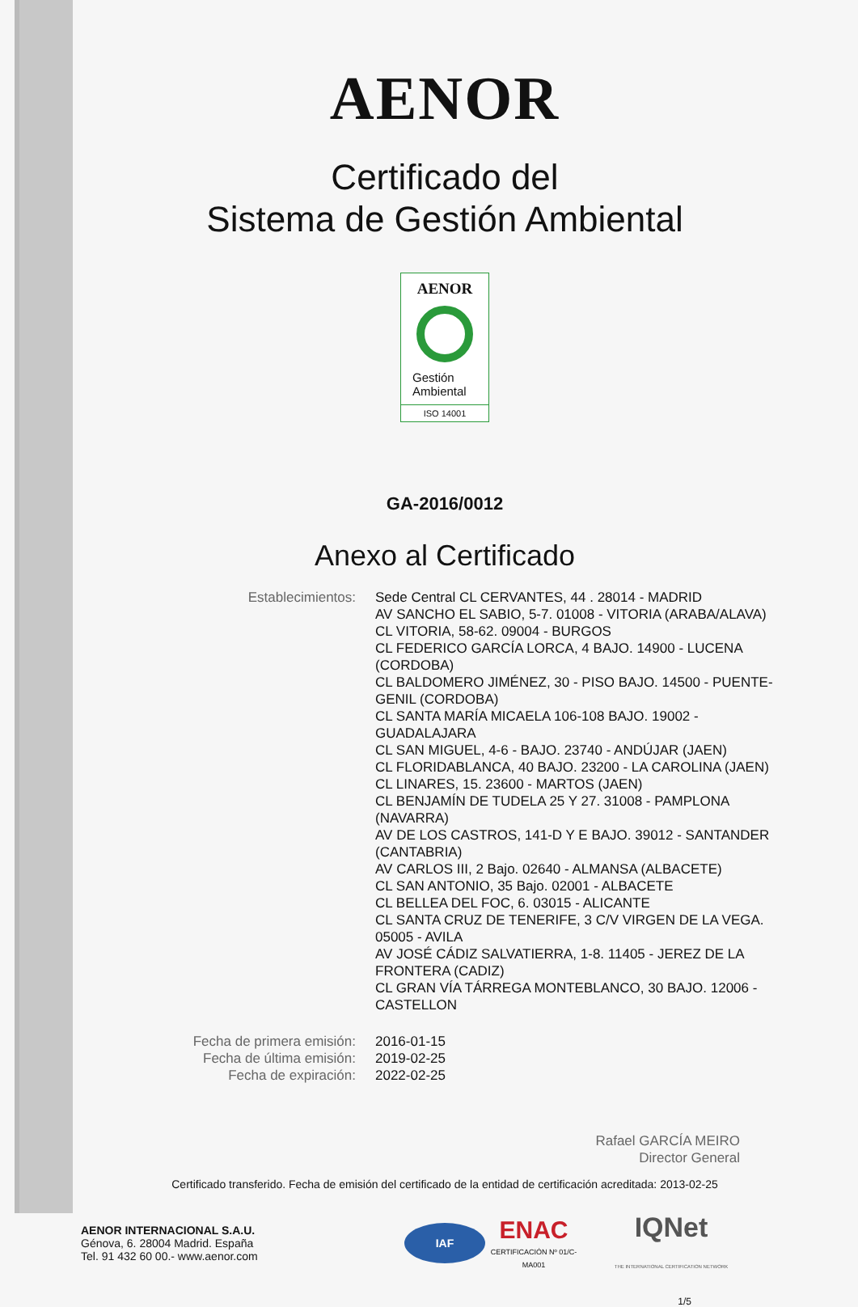AENOR
Certificado del
Sistema de Gestión Ambiental
AENOR
Gestión
Ambiental
ISO 14001
GA-2016/0012
Anexo al Certificado
Establecimientos: Sede Central CL CERVANTES, 44 . 28014 - MADRID
AV SANCHO EL SABIO, 5-7. 01008 - VITORIA (ARABA/ALAVA)
CL VITORIA, 58-62. 09004 - BURGOS
CL FEDERICO GARCÍA LORCA, 4 BAJO. 14900 - LUCENA (CORDOBA)
CL BALDOMERO JIMÉNEZ, 30 - PISO BAJO. 14500 - PUENTE-GENIL (CORDOBA)
CL SANTA MARÍA MICAELA 106-108 BAJO. 19002 - GUADALAJARA
CL SAN MIGUEL, 4-6 - BAJO. 23740 - ANDÚJAR (JAEN)
CL FLORIDABLANCA, 40 BAJO. 23200 - LA CAROLINA (JAEN)
CL LINARES, 15. 23600 - MARTOS (JAEN)
CL BENJAMÍN DE TUDELA 25 Y 27. 31008 - PAMPLONA (NAVARRA)
AV DE LOS CASTROS, 141-D Y E BAJO. 39012 - SANTANDER (CANTABRIA)
AV CARLOS III, 2 Bajo. 02640 - ALMANSA (ALBACETE)
CL SAN ANTONIO, 35 Bajo. 02001 - ALBACETE
CL BELLEA DEL FOC, 6. 03015 - ALICANTE
CL SANTA CRUZ DE TENERIFE, 3 C/V VIRGEN DE LA VEGA. 05005 - AVILA
AV JOSÉ CÁDIZ SALVATIERRA, 1-8. 11405 - JEREZ DE LA FRONTERA (CADIZ)
CL GRAN VÍA TÁRREGA MONTEBLANCO, 30 BAJO. 12006 - CASTELLON
Fecha de primera emisión: 2016-01-15
Fecha de última emisión: 2019-02-25
Fecha de expiración: 2022-02-25
Rafael GARCÍA MEIRO
Director General
Certificado transferido. Fecha de emisión del certificado de la entidad de certificación acreditada: 2013-02-25
AENOR INTERNACIONAL S.A.U.
Génova, 6. 28004 Madrid. España
Tel. 91 432 60 00.- www.aenor.com
IAF
ENAC
CERTIFICACIÓN Nº 01/C-MA001
IQNet
THE INTERNATIONAL CERTIFICATION NETWORK
1/5